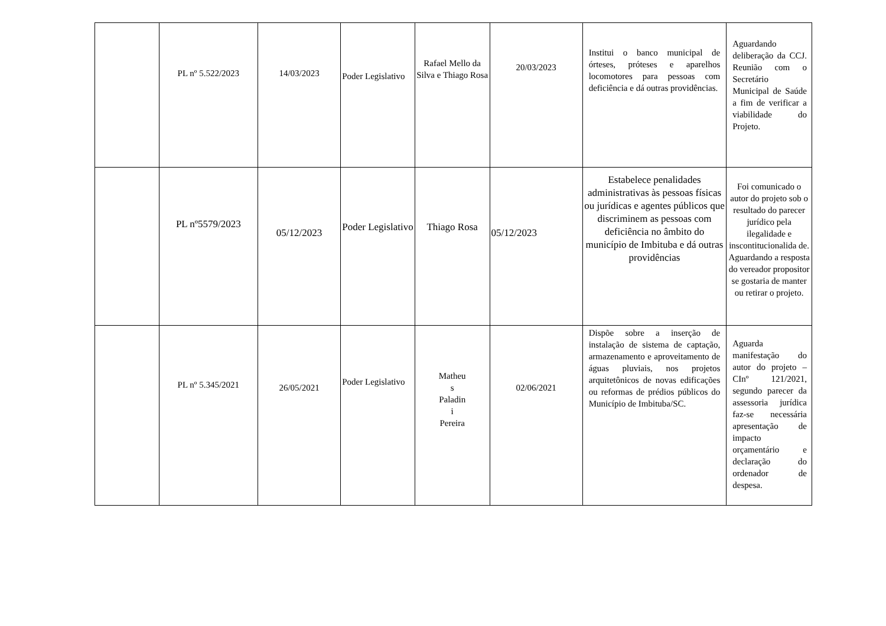| | PL nº 5.522/2023 | 14/03/2023 | Poder Legislativo | Rafael Mello da Silva e Thiago Rosa | 20/03/2023 | Institui o banco municipal de órteses, próteses e aparelhos locomotores para pessoas com deficiência e dá outras providências. | Aguardando deliberação da CCJ. Reunião com o Secretário Municipal de Saúde a fim de verificar a viabilidade do Projeto. |
| | PL nº5579/2023 | 05/12/2023 | Poder Legislativo | Thiago Rosa | 05/12/2023 | Estabelece penalidades administrativas às pessoas físicas ou jurídicas e agentes públicos que discriminem as pessoas com deficiência no âmbito do município de Imbituba e dá outras providências | Foi comunicado o autor do projeto sob o resultado do parecer jurídico pela ilegalidade e inscontitucionalida de. Aguardando a resposta do vereador propositor se gostaria de manter ou retirar o projeto. |
| | PL nº 5.345/2021 | 26/05/2021 | Poder Legislativo | Matheu s Paladin i Pereira | 02/06/2021 | Dispõe sobre a inserção de instalação de sistema de captação, armazenamento e aproveitamento de águas pluviais, nos projetos arquitetônicos de novas edificações ou reformas de prédios públicos do Município de Imbituba/SC. | Aguarda manifestação do autor do projeto – CInº 121/2021, segundo parecer da assessoria jurídica faz-se necessária apresentação de impacto orçamentário e declaração do ordenador de despesa. |